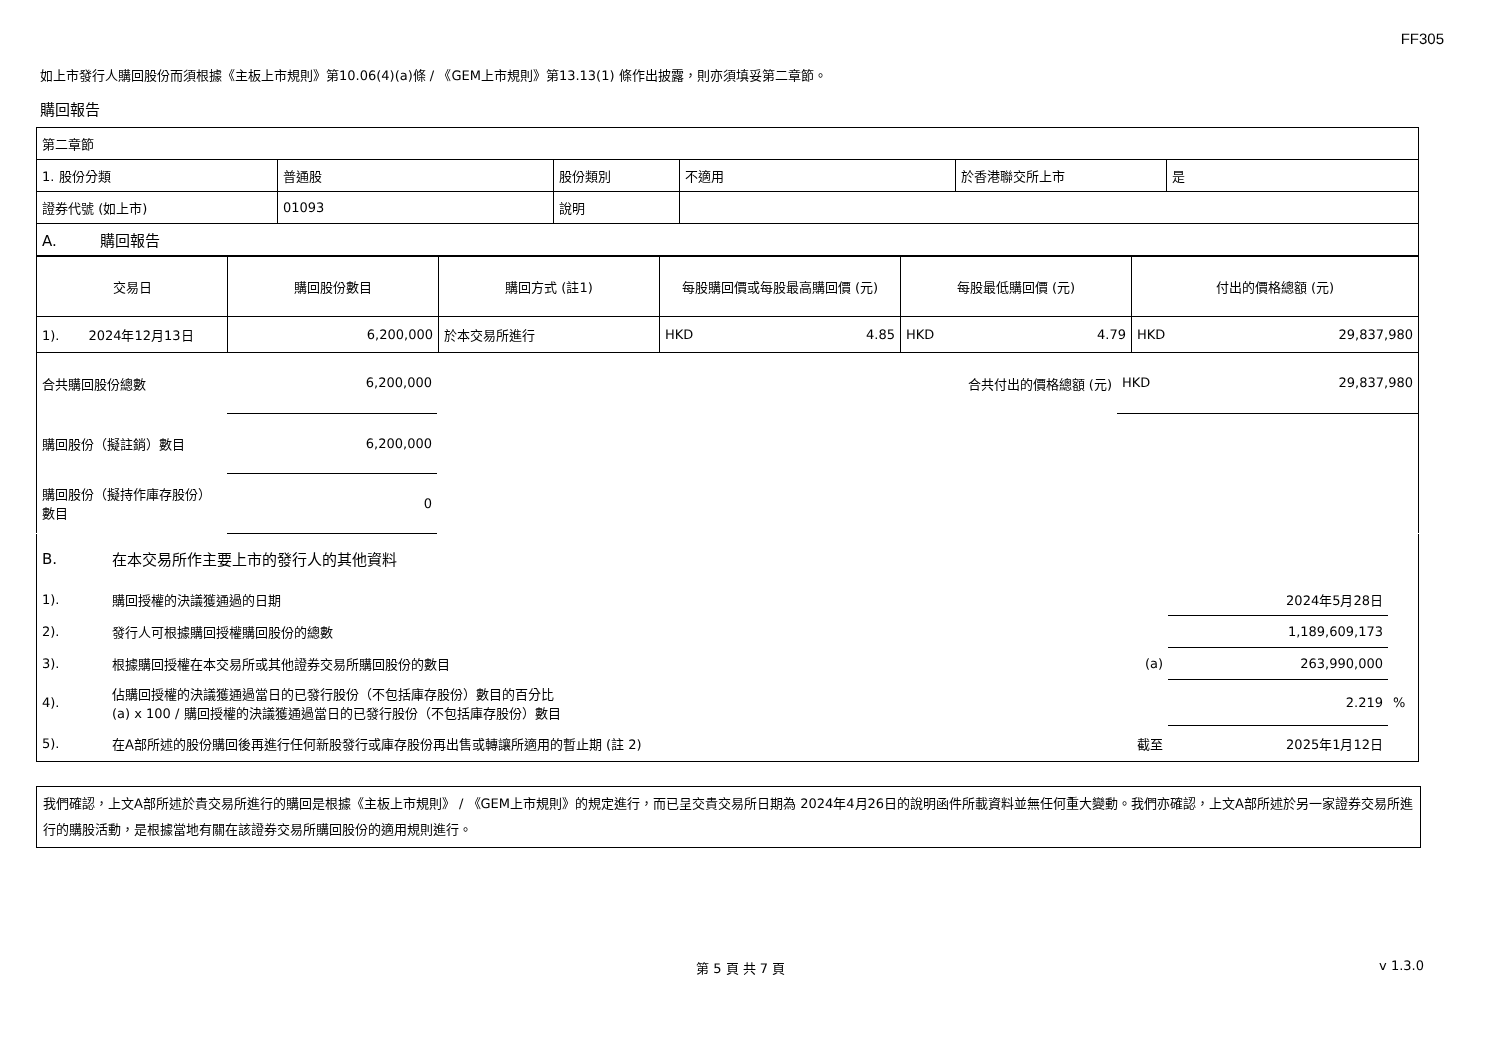FF305
如上市發行人購回股份而須根據《主板上市規則》第10.06(4)(a)條 / 《GEM上市規則》第13.13(1) 條作出披露，則亦須填妥第二章節。
購回報告
| 第二章節 | | | | | |
| 1. 股份分類 | 普通股 | 股份類別 | 不適用 | 於香港聯交所上市 | 是 |
| 證券代號 (如上市) | 01093 | 說明 | | | |
| A. 購回報告 | | | | | |
| 交易日 | 購回股份數目 | 購回方式 (註1) | 每股購回價或每股最高購回價 (元) | 每股最低購回價 (元) | 付出的價格總額 (元) |
| --- | --- | --- | --- | --- | --- |
| 1). 2024年12月13日 | 6,200,000 | 於本交易所進行 | HKD 4.85 | HKD 4.79 | HKD 29,837,980 |
| 合共購回股份總數 | 6,200,000 | | 合共付出的價格總額 (元) | HKD 29,837,980 |
| 購回股份（擬註銷）數目 | 6,200,000 | | | |
| 購回股份（擬持作庫存股份） 數目 | 0 | | | |
| B. | 在本交易所作主要上市的發行人的其他資料 | | | |
| 1). | 購回授權的決議獲通過的日期 | | 2024年5月28日 | |
| 2). | 發行人可根據購回授權購回股份的總數 | | 1,189,609,173 | |
| 3). | 根據購回授權在本交易所或其他證券交易所購回股份的數目 | (a) | 263,990,000 | |
| 4). | 佔購回授權的決議獲通過當日的已發行股份（不包括庫存股份）數目的百分比 (a) x 100 / 購回授權的決議獲通過當日的已發行股份（不包括庫存股份）數目 | | 2.219 | % |
| 5). | 在A部所述的股份購回後再進行任何新股發行或庫存股份再出售或轉讓所適用的暫止期 (註 2) | 截至 | 2025年1月12日 | |
我們確認，上文A部所述於貴交易所進行的購回是根據《主板上市規則》 / 《GEM上市規則》的規定進行，而已呈交貴交易所日期為 2024年4月26日的說明函件所載資料並無任何重大變動。我們亦確認，上文A部所述於另一家證券交易所進行的購股活動，是根據當地有關在該證券交易所購回股份的適用規則進行。
第 5 頁 共 7 頁 v 1.3.0